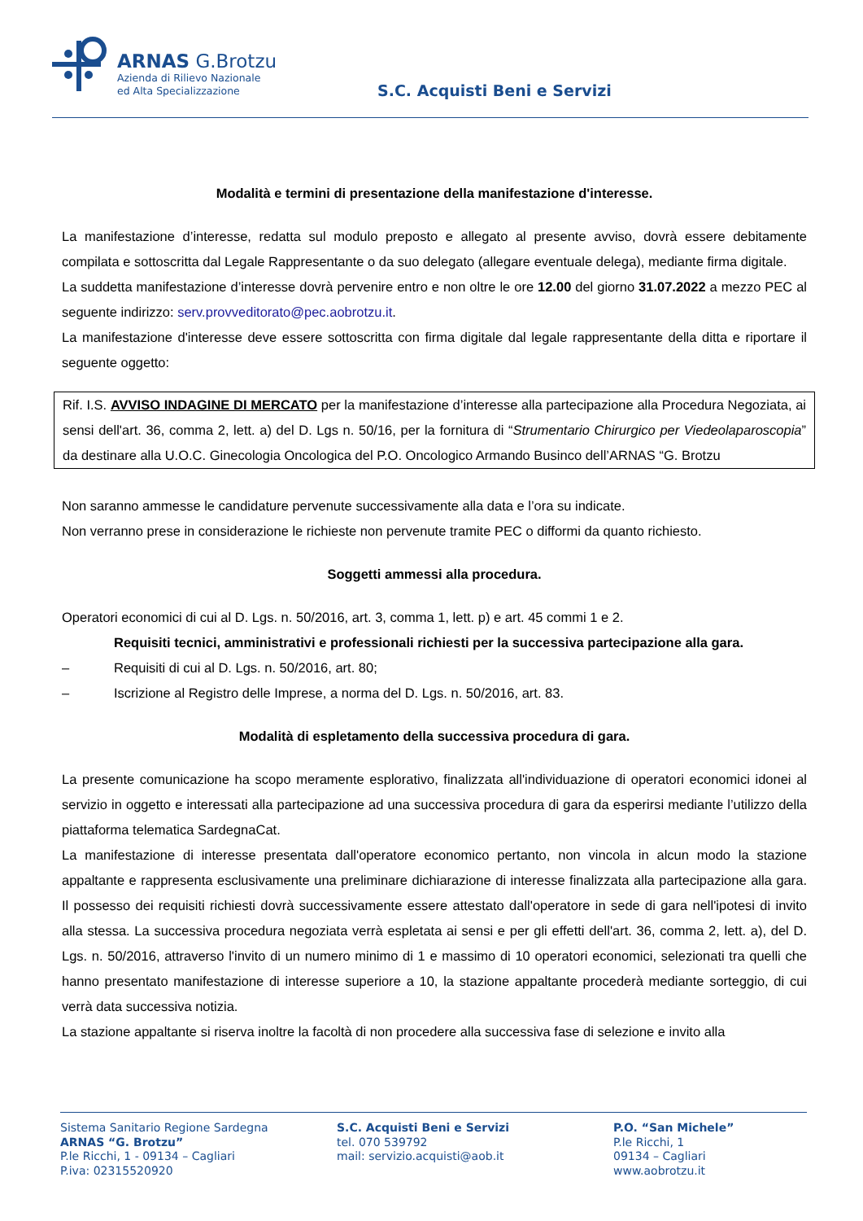ARNAS G.Brotzu
Azienda di Rilievo Nazionale
ed Alta Specializzazione
S.C. Acquisti Beni e Servizi
Modalità e termini di presentazione della manifestazione d'interesse.
La manifestazione d’interesse, redatta sul modulo preposto e allegato al presente avviso, dovrà essere debitamente compilata e sottoscritta dal Legale Rappresentante o da suo delegato (allegare eventuale delega), mediante firma digitale.
La suddetta manifestazione d’interesse dovrà pervenire entro e non oltre le ore 12.00 del giorno 31.07.2022 a mezzo PEC al seguente indirizzo: serv.provveditorato@pec.aobrotzu.it.
La manifestazione d'interesse deve essere sottoscritta con firma digitale dal legale rappresentante della ditta e riportare il seguente oggetto:
Rif. I.S. AVVISO INDAGINE DI MERCATO per la manifestazione d’interesse alla partecipazione alla Procedura Negoziata, ai sensi dell'art. 36, comma 2, lett. a) del D. Lgs n. 50/16, per la fornitura di “Strumentario Chirurgico per Viedeolaparoscopia” da destinare alla U.O.C. Ginecologia Oncologica del P.O. Oncologico Armando Businco dell’ARNAS “G. Brotzu
Non saranno ammesse le candidature pervenute successivamente alla data e l’ora su indicate.
Non verranno prese in considerazione le richieste non pervenute tramite PEC o difformi da quanto richiesto.
Soggetti ammessi alla procedura.
Operatori economici di cui al D. Lgs. n. 50/2016, art. 3, comma 1, lett. p) e art. 45 commi 1 e 2.
Requisiti tecnici, amministrativi e professionali richiesti per la successiva partecipazione alla gara.
– Requisiti di cui al D. Lgs. n. 50/2016, art. 80;
– Iscrizione al Registro delle Imprese, a norma del D. Lgs. n. 50/2016, art. 83.
Modalità di espletamento della successiva procedura di gara.
La presente comunicazione ha scopo meramente esplorativo, finalizzata all'individuazione di operatori economici idonei al servizio in oggetto e interessati alla partecipazione ad una successiva procedura di gara da esperirsi mediante l’utilizzo della piattaforma telematica SardegnaCat.
La manifestazione di interesse presentata dall'operatore economico pertanto, non vincola in alcun modo la stazione appaltante e rappresenta esclusivamente una preliminare dichiarazione di interesse finalizzata alla partecipazione alla gara. Il possesso dei requisiti richiesti dovrà successivamente essere attestato dall'operatore in sede di gara nell'ipotesi di invito alla stessa. La successiva procedura negoziata verrà espletata ai sensi e per gli effetti dell'art. 36, comma 2, lett. a), del D. Lgs. n. 50/2016, attraverso l'invito di un numero minimo di 1 e massimo di 10 operatori economici, selezionati tra quelli che hanno presentato manifestazione di interesse superiore a 10, la stazione appaltante procederà mediante sorteggio, di cui verrà data successiva notizia.
La stazione appaltante si riserva inoltre la facoltà di non procedere alla successiva fase di selezione e invito alla
Sistema Sanitario Regione Sardegna
ARNAS “G. Brotzu”
P.le Ricchi, 1 - 09134 – Cagliari
P.iva: 02315520920
S.C. Acquisti Beni e Servizi
tel. 070 539792
mail: servizio.acquisti@aob.it
P.O. “San Michele”
P.le Ricchi, 1
09134 – Cagliari
www.aobrotzu.it